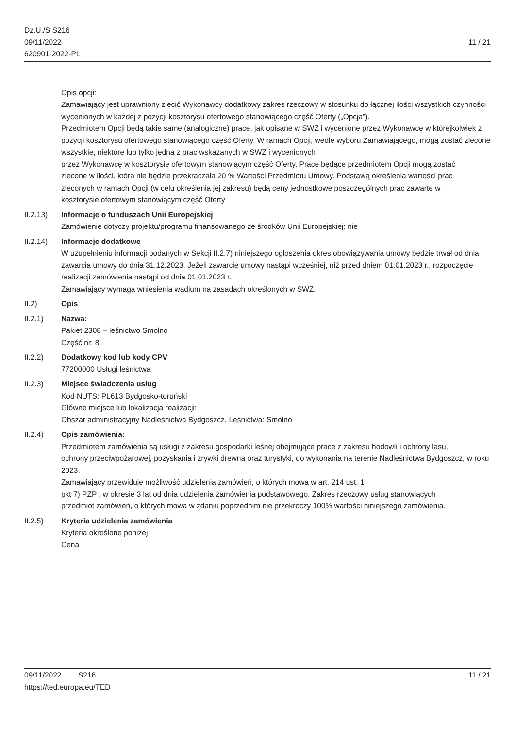Dz.U./S S216
09/11/2022
620901-2022-PL
11 / 21
Opis opcji:
Zamawiający jest uprawniony zlecić Wykonawcy dodatkowy zakres rzeczowy w stosunku do łącznej ilości wszystkich czynności wycenionych w każdej z pozycji kosztorysu ofertowego stanowiącego część Oferty („Opcja”).
Przedmiotem Opcji będą takie same (analogiczne) prace, jak opisane w SWZ i wycenione przez Wykonawcę w którejkolwiek z pozycji kosztorysu ofertowego stanowiącego część Oferty. W ramach Opcji, wedle wyboru Zamawiającego, mogą zostać zlecone wszystkie, niektóre lub tylko jedna z prac wskazanych w SWZ i wycenionych
przez Wykonawcę w kosztorysie ofertowym stanowiącym część Oferty. Prace będące przedmiotem Opcji mogą zostać
zlecone w ilości, która nie będzie przekraczała 20 % Wartości Przedmiotu Umowy. Podstawą określenia wartości prac
zleconych w ramach Opcji (w celu określenia jej zakresu) będą ceny jednostkowe poszczególnych prac zawarte w
kosztorysie ofertowym stanowiącym część Oferty
II.2.13) Informacje o funduszach Unii Europejskiej
Zamówienie dotyczy projektu/programu finansowanego ze środków Unii Europejskiej: nie
II.2.14) Informacje dodatkowe
W uzupełnieniu informacji podanych w Sekcji II.2.7) niniejszego ogłoszenia okres obowiązywania umowy będzie trwał od dnia zawarcia umowy do dnia 31.12.2023. Jeżeli zawarcie umowy nastąpi wcześniej, niż przed dniem 01.01.2023 r., rozpoczęcie realizacji zamówienia nastąpi od dnia 01.01.2023 r.
Zamawiający wymaga wniesienia wadium na zasadach określonych w SWZ.
II.2) Opis
II.2.1) Nazwa:
Pakiet 2308 – leśnictwo Smolno
Część nr: 8
II.2.2) Dodatkowy kod lub kody CPV
77200000 Usługi leśnictwa
II.2.3) Miejsce świadczenia usług
Kod NUTS: PL613 Bydgosko-toruński
Główne miejsce lub lokalizacja realizacji:
Obszar administracyjny Nadleśnictwa Bydgoszcz, Leśnictwa: Smolno
II.2.4) Opis zamówienia:
Przedmiotem zamówienia są usługi z zakresu gospodarki leśnej obejmujące prace z zakresu hodowli i ochrony lasu,
ochrony przeciwpożarowej, pozyskania i zrywki drewna oraz turystyki, do wykonania na terenie Nadleśnictwa Bydgoszcz, w roku 2023.
Zamawiający przewiduje możliwość udzielenia zamówień, o których mowa w art. 214 ust. 1
pkt 7) PZP , w okresie 3 lat od dnia udzielenia zamówienia podstawowego. Zakres rzeczowy usług stanowiących
przedmiot zamówień, o których mowa w zdaniu poprzednim nie przekroczy 100% wartości niniejszego zamówienia.
II.2.5) Kryteria udzielenia zamówienia
Kryteria określone poniżej
Cena
09/11/2022 S216
https://ted.europa.eu/TED
11 / 21